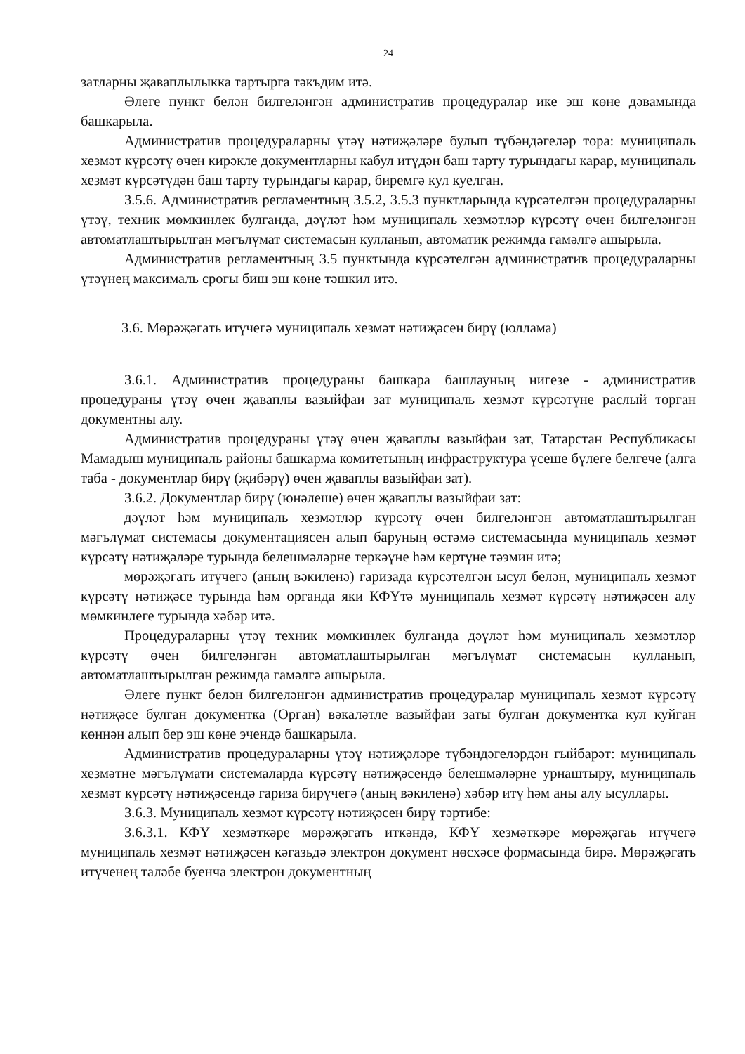24
затларны җаваплылыкка тартырга тәкъдим итә.
Әлеге пункт белән билгеләнгән административ процедуралар ике эш көне дәвамында башкарыла.
Административ процедураларны үтәү нәтиҗәләре булып түбәндәгеләр тора: муниципаль хезмәт күрсәтү өчен кирәкле документларны кабул итүдән баш тарту турындагы карар, муниципаль хезмәт күрсәтүдән баш тарту турындагы карар, биремгә кул куелган.
3.5.6. Административ регламентның 3.5.2, 3.5.3 пунктларында күрсәтелгән процедураларны үтәү, техник мөмкинлек булганда, дәүләт һәм муниципаль хезмәтләр күрсәтү өчен билгеләнгән автоматлаштырылган мәгълүмат системасын кулланып, автоматик режимда гамәлгә ашырыла.
Административ регламентның 3.5 пунктында күрсәтелгән административ процедураларны үтәүнең максималь срогы биш эш көне тәшкил итә.
3.6. Мөрәҗәгать итүчегә муниципаль хезмәт нәтиҗәсен бирү (юллама)
3.6.1. Административ процедураны башкара башлауның нигезе - административ процедураны үтәү өчен җаваплы вазыйфаи зат муниципаль хезмәт күрсәтүне раслый торган документны алу.
Административ процедураны үтәү өчен җаваплы вазыйфаи зат, Татарстан Республикасы Мамадыш муниципаль районы башкарма комитетының инфраструктура үсеше бүлеге белгече (алга таба - документлар бирү (җибәрү) өчен җаваплы вазыйфаи зат).
3.6.2. Документлар бирү (юнәлеше) өчен җаваплы вазыйфаи зат:
дәүләт һәм муниципаль хезмәтләр күрсәтү өчен билгеләнгән автоматлаштырылган мәгълүмат системасы документациясен алып баруның өстәмә системасында муниципаль хезмәт күрсәтү нәтиҗәләре турында белешмәләрне теркәүне һәм кертүне тәэмин итә;
мөрәҗәгать итүчегә (аның вәкиленә) гаризада күрсәтелгән ысул белән, муниципаль хезмәт күрсәтү нәтиҗәсе турында һәм органда яки КФҮтә муниципаль хезмәт күрсәтү нәтиҗәсен алу мөмкинлеге турында хәбәр итә.
Процедураларны үтәү техник мөмкинлек булганда дәүләт һәм муниципаль хезмәтләр күрсәтү өчен билгеләнгән автоматлаштырылган мәгълүмат системасын кулланып, автоматлаштырылган режимда гамәлгә ашырыла.
Әлеге пункт белән билгеләнгән административ процедуралар муниципаль хезмәт күрсәтү нәтиҗәсе булган документка (Орган) вәкаләтле вазыйфаи заты булган документка кул куйган көннән алып бер эш көне эчендә башкарыла.
Административ процедураларны үтәү нәтиҗәләре түбәндәгеләрдән гыйбарәт: муниципаль хезмәтне мәгълүмати системаларда күрсәтү нәтиҗәсендә белешмәләрне урнаштыру, муниципаль хезмәт күрсәтү нәтиҗәсендә гариза бирүчегә (аның вәкиленә) хәбәр итү һәм аны алу ысуллары.
3.6.3. Муниципаль хезмәт күрсәтү нәтиҗәсен бирү тәртибе:
3.6.3.1. КФҮ хезмәткәре мөрәҗәгать иткәндә, КФҮ хезмәткәре мөрәҗәгаь итүчегә муниципаль хезмәт нәтиҗәсен кәгазьдә электрон документ нөсхәсе формасында бирә. Мөрәҗәгать итүченең таләбе буенча электрон документның